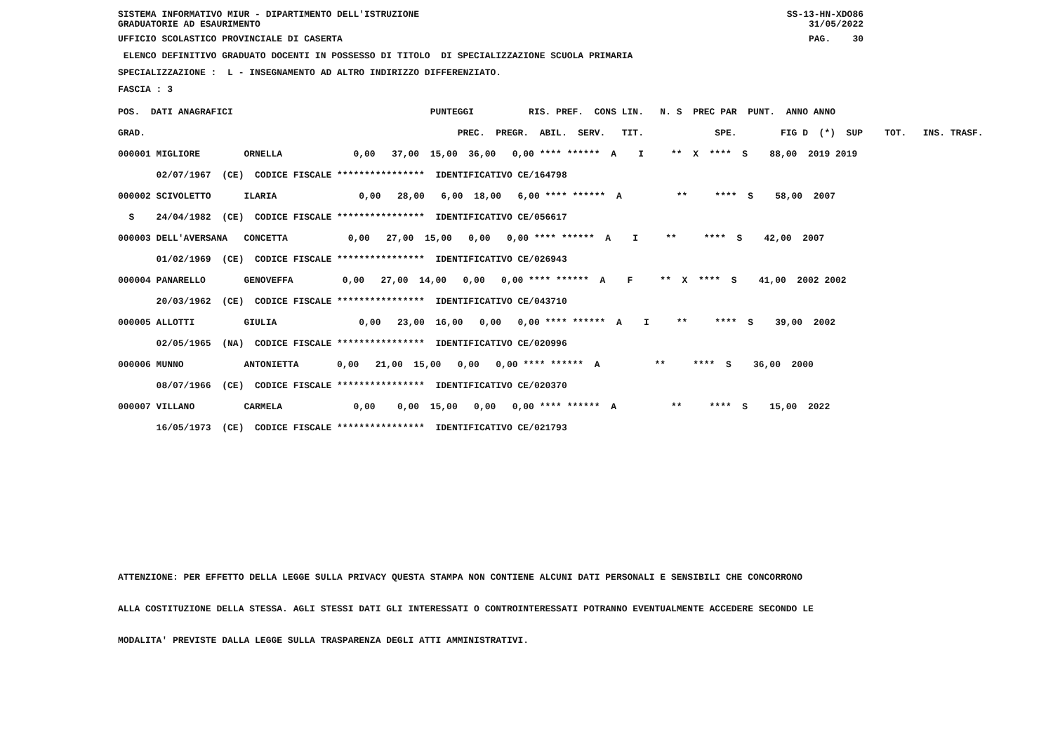SISTEMA INFORMATIVO MIUR - DIPARTIMENTO DELL'ISTRUZIONE SS-13-HN-XDO86 GRADUATORIE AD ESAURIMENTO 31/05/2022
UFFICIO SCOLASTICO PROVINCIALE DI CASERTA PAG. 30
ELENCO DEFINITIVO GRADUATO DOCENTI IN POSSESSO DI TITOLO DI SPECIALIZZAZIONE SCUOLA PRIMARIA
SPECIALIZZAZIONE : L - INSEGNAMENTO AD ALTRO INDIRIZZO DIFFERENZIATO.
FASCIA : 3
| POS. DATI ANAGRAFICI | PUNTEGGI RIS. PREF. CONS LIN. N. S PREC PAR PUNT. ANNO ANNO |
| --- | --- |
| GRAD. | PREC. PREGR. ABIL. SERV. TIT. SPE. FIG D (*) SUP TOT. INS. TRASF. |
| 000001 MIGLIORE ORNELLA | 0,00 37,00 15,00 36,00 0,00 **** ****** A I ** X **** S 88,00 2019 2019 |
| 02/07/1967 (CE) CODICE FISCALE **************** IDENTIFICATIVO CE/164798 | |
| 000002 SCIVOLETTO ILARIA | 0,00 28,00 6,00 18,00 6,00 **** ****** A ** **** S 58,00 2007 |
| S 24/04/1982 (CE) CODICE FISCALE **************** IDENTIFICATIVO CE/056617 | |
| 000003 DELL'AVERSANA CONCETTA | 0,00 27,00 15,00 0,00 0,00 **** ****** A I ** **** S 42,00 2007 |
| 01/02/1969 (CE) CODICE FISCALE **************** IDENTIFICATIVO CE/026943 | |
| 000004 PANARELLO GENOVEFFA | 0,00 27,00 14,00 0,00 0,00 **** ****** A F ** X **** S 41,00 2002 2002 |
| 20/03/1962 (CE) CODICE FISCALE **************** IDENTIFICATIVO CE/043710 | |
| 000005 ALLOTTI GIULIA | 0,00 23,00 16,00 0,00 0,00 **** ****** A I ** **** S 39,00 2002 |
| 02/05/1965 (NA) CODICE FISCALE **************** IDENTIFICATIVO CE/020996 | |
| 000006 MUNNO ANTONIETTA | 0,00 21,00 15,00 0,00 0,00 **** ****** A ** **** S 36,00 2000 |
| 08/07/1966 (CE) CODICE FISCALE **************** IDENTIFICATIVO CE/020370 | |
| 000007 VILLANO CARMELA | 0,00 0,00 15,00 0,00 0,00 **** ****** A ** **** S 15,00 2022 |
| 16/05/1973 (CE) CODICE FISCALE **************** IDENTIFICATIVO CE/021793 | |
ATTENZIONE: PER EFFETTO DELLA LEGGE SULLA PRIVACY QUESTA STAMPA NON CONTIENE ALCUNI DATI PERSONALI E SENSIBILI CHE CONCORRONO ALLA COSTITUZIONE DELLA STESSA. AGLI STESSI DATI GLI INTERESSATI O CONTROINTERESSATI POTRANNO EVENTUALMENTE ACCEDERE SECONDO LE MODALITA' PREVISTE DALLA LEGGE SULLA TRASPARENZA DEGLI ATTI AMMINISTRATIVI.